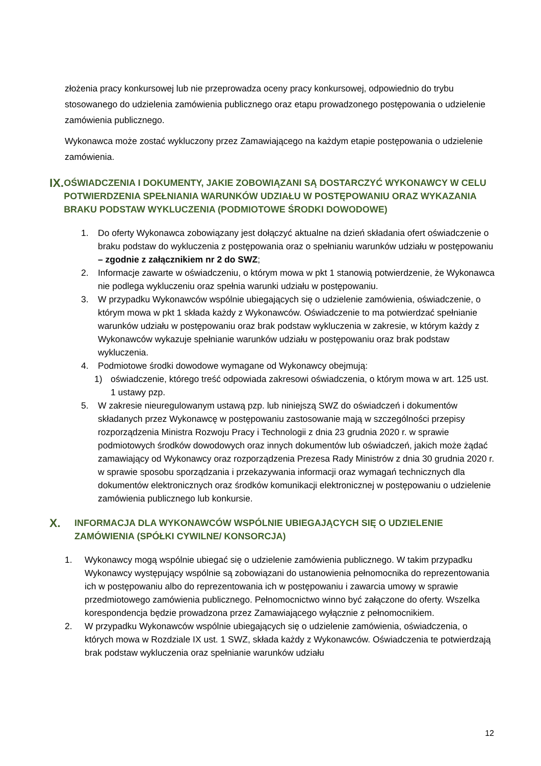złożenia pracy konkursowej lub nie przeprowadza oceny pracy konkursowej, odpowiednio do trybu stosowanego do udzielenia zamówienia publicznego oraz etapu prowadzonego postępowania o udzielenie zamówienia publicznego.
Wykonawca może zostać wykluczony przez Zamawiającego na każdym etapie postępowania o udzielenie zamówienia.
IX. OŚWIADCZENIA I DOKUMENTY, JAKIE ZOBOWIĄZANI SĄ DOSTARCZYĆ WYKONAWCY W CELU POTWIERDZENIA SPEŁNIANIA WARUNKÓW UDZIAŁU W POSTĘPOWANIU ORAZ WYKAZANIA BRAKU PODSTAW WYKLUCZENIA (PODMIOTOWE ŚRODKI DOWODOWE)
1. Do oferty Wykonawca zobowiązany jest dołączyć aktualne na dzień składania ofert oświadczenie o braku podstaw do wykluczenia z postępowania oraz o spełnianiu warunków udziału w postępowaniu – zgodnie z załącznikiem nr 2 do SWZ;
2. Informacje zawarte w oświadczeniu, o którym mowa w pkt 1 stanowią potwierdzenie, że Wykonawca nie podlega wykluczeniu oraz spełnia warunki udziału w postępowaniu.
3. W przypadku Wykonawców wspólnie ubiegających się o udzielenie zamówienia, oświadczenie, o którym mowa w pkt 1 składa każdy z Wykonawców. Oświadczenie to ma potwierdzać spełnianie warunków udziału w postępowaniu oraz brak podstaw wykluczenia w zakresie, w którym każdy z Wykonawców wykazuje spełnianie warunków udziału w postępowaniu oraz brak podstaw wykluczenia.
4. Podmiotowe środki dowodowe wymagane od Wykonawcy obejmują:
1) oświadczenie, którego treść odpowiada zakresowi oświadczenia, o którym mowa w art. 125 ust. 1 ustawy pzp.
5. W zakresie nieuregulowanym ustawą pzp. lub niniejszą SWZ do oświadczeń i dokumentów składanych przez Wykonawcę w postępowaniu zastosowanie mają w szczególności przepisy rozporządzenia Ministra Rozwoju Pracy i Technologii z dnia 23 grudnia 2020 r. w sprawie podmiotowych środków dowodowych oraz innych dokumentów lub oświadczeń, jakich może żądać zamawiający od Wykonawcy oraz rozporządzenia Prezesa Rady Ministrów z dnia 30 grudnia 2020 r. w sprawie sposobu sporządzania i przekazywania informacji oraz wymagań technicznych dla dokumentów elektronicznych oraz środków komunikacji elektronicznej w postępowaniu o udzielenie zamówienia publicznego lub konkursie.
X. INFORMACJA DLA WYKONAWCÓW WSPÓLNIE UBIEGAJĄCYCH SIĘ O UDZIELENIE ZAMÓWIENIA (SPÓŁKI CYWILNE/ KONSORCJA)
1. Wykonawcy mogą wspólnie ubiegać się o udzielenie zamówienia publicznego. W takim przypadku Wykonawcy występujący wspólnie są zobowiązani do ustanowienia pełnomocnika do reprezentowania ich w postępowaniu albo do reprezentowania ich w postępowaniu i zawarcia umowy w sprawie przedmiotowego zamówienia publicznego. Pełnomocnictwo winno być załączone do oferty. Wszelka korespondencja będzie prowadzona przez Zamawiającego wyłącznie z pełnomocnikiem.
2. W przypadku Wykonawców wspólnie ubiegających się o udzielenie zamówienia, oświadczenia, o których mowa w Rozdziale IX ust. 1 SWZ, składa każdy z Wykonawców. Oświadczenia te potwierdzają brak podstaw wykluczenia oraz spełnianie warunków udziału
12